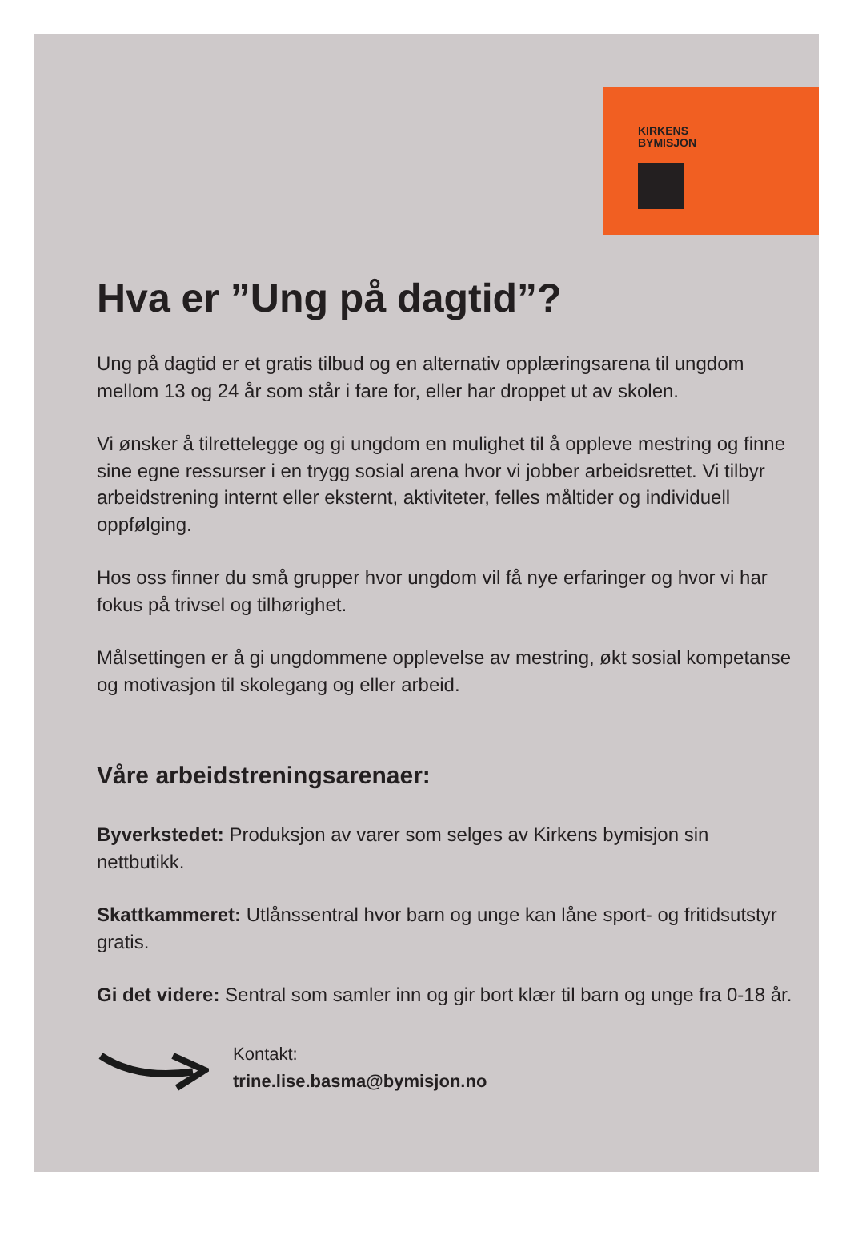KIRKENS
BYMISJON
Hva er ”Ung på dagtid”?
Ung på dagtid er et gratis tilbud og en alternativ opplæringsarena til ungdom mellom 13 og 24 år som står i fare for, eller har droppet ut av skolen.
Vi ønsker å tilrettelegge og gi ungdom en mulighet til å oppleve mestring og finne sine egne ressurser i en trygg sosial arena hvor vi jobber arbeidsrettet. Vi tilbyr arbeidstrening internt eller eksternt, aktiviteter, felles måltider og individuell oppfølging.
Hos oss finner du små grupper hvor ungdom vil få nye erfaringer og hvor vi har fokus på trivsel og tilhørighet.
Målsettingen er å gi ungdommene opplevelse av mestring, økt sosial kompetanse og motivasjon til skolegang og eller arbeid.
Våre arbeidstreningsarenaer:
Byverkstedet: Produksjon av varer som selges av Kirkens bymisjon sin nettbutikk.
Skattkammeret: Utlånssentral hvor barn og unge kan låne sport- og fritidsutstyr gratis.
Gi det videre: Sentral som samler inn og gir bort klær til barn og unge fra 0-18 år.
Kontakt:
trine.lise.basma@bymisjon.no